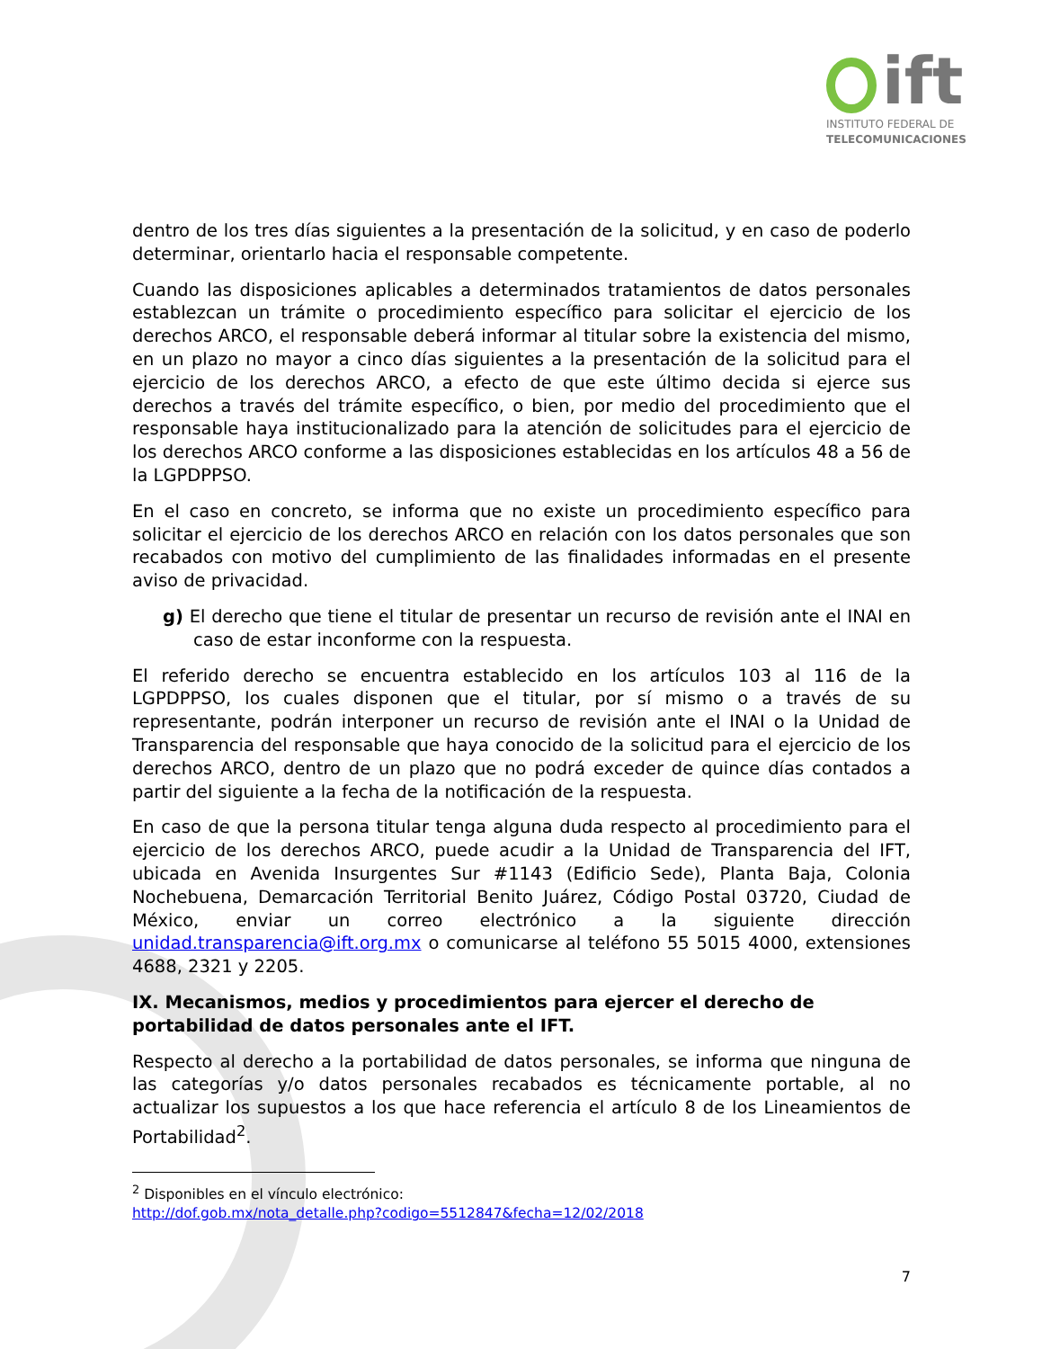ift
INSTITUTO FEDERAL DE
TELECOMUNICACIONES
dentro de los tres días siguientes a la presentación de la solicitud, y en caso de poderlo determinar, orientarlo hacia el responsable competente.
Cuando las disposiciones aplicables a determinados tratamientos de datos personales establezcan un trámite o procedimiento específico para solicitar el ejercicio de los derechos ARCO, el responsable deberá informar al titular sobre la existencia del mismo, en un plazo no mayor a cinco días siguientes a la presentación de la solicitud para el ejercicio de los derechos ARCO, a efecto de que este último decida si ejerce sus derechos a través del trámite específico, o bien, por medio del procedimiento que el responsable haya institucionalizado para la atención de solicitudes para el ejercicio de los derechos ARCO conforme a las disposiciones establecidas en los artículos 48 a 56 de la LGPDPPSO.
En el caso en concreto, se informa que no existe un procedimiento específico para solicitar el ejercicio de los derechos ARCO en relación con los datos personales que son recabados con motivo del cumplimiento de las finalidades informadas en el presente aviso de privacidad.
g) El derecho que tiene el titular de presentar un recurso de revisión ante el INAI en caso de estar inconforme con la respuesta.
El referido derecho se encuentra establecido en los artículos 103 al 116 de la LGPDPPSO, los cuales disponen que el titular, por sí mismo o a través de su representante, podrán interponer un recurso de revisión ante el INAI o la Unidad de Transparencia del responsable que haya conocido de la solicitud para el ejercicio de los derechos ARCO, dentro de un plazo que no podrá exceder de quince días contados a partir del siguiente a la fecha de la notificación de la respuesta.
En caso de que la persona titular tenga alguna duda respecto al procedimiento para el ejercicio de los derechos ARCO, puede acudir a la Unidad de Transparencia del IFT, ubicada en Avenida Insurgentes Sur #1143 (Edificio Sede), Planta Baja, Colonia Nochebuena, Demarcación Territorial Benito Juárez, Código Postal 03720, Ciudad de México, enviar un correo electrónico a la siguiente dirección unidad.transparencia@ift.org.mx o comunicarse al teléfono 55 5015 4000, extensiones 4688, 2321 y 2205.
IX. Mecanismos, medios y procedimientos para ejercer el derecho de portabilidad de datos personales ante el IFT.
Respecto al derecho a la portabilidad de datos personales, se informa que ninguna de las categorías y/o datos personales recabados es técnicamente portable, al no actualizar los supuestos a los que hace referencia el artículo 8 de los Lineamientos de Portabilidad<sup>2</sup>.
<sup>2</sup> Disponibles en el vínculo electrónico:
http://dof.gob.mx/nota_detalle.php?codigo=5512847&fecha=12/02/2018
7